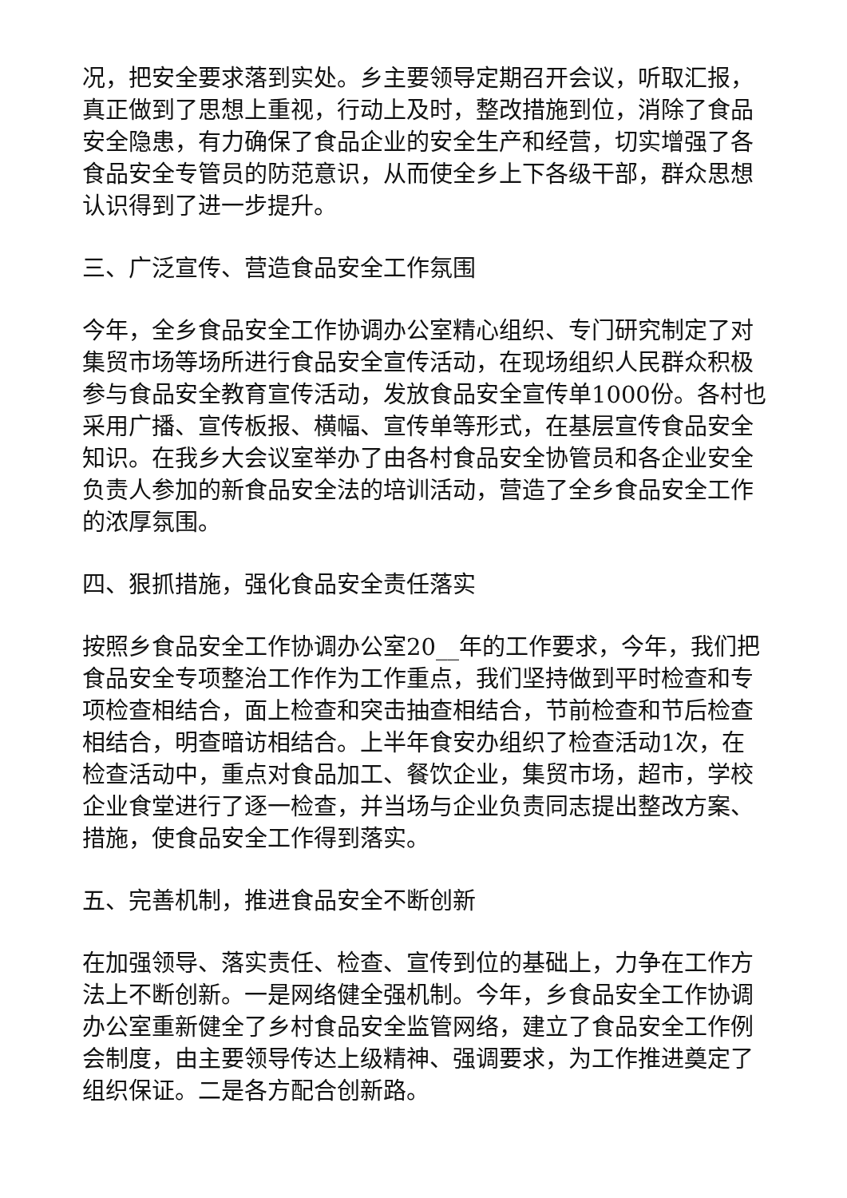况，把安全要求落到实处。乡主要领导定期召开会议，听取汇报，真正做到了思想上重视，行动上及时，整改措施到位，消除了食品安全隐患，有力确保了食品企业的安全生产和经营，切实增强了各食品安全专管员的防范意识，从而使全乡上下各级干部，群众思想认识得到了进一步提升。
三、广泛宣传、营造食品安全工作氛围
今年，全乡食品安全工作协调办公室精心组织、专门研究制定了对集贸市场等场所进行食品安全宣传活动，在现场组织人民群众积极参与食品安全教育宣传活动，发放食品安全宣传单1000份。各村也采用广播、宣传板报、横幅、宣传单等形式，在基层宣传食品安全知识。在我乡大会议室举办了由各村食品安全协管员和各企业安全负责人参加的新食品安全法的培训活动，营造了全乡食品安全工作的浓厚氛围。
四、狠抓措施，强化食品安全责任落实
按照乡食品安全工作协调办公室20__年的工作要求，今年，我们把食品安全专项整治工作作为工作重点，我们坚持做到平时检查和专项检查相结合，面上检查和突击抽查相结合，节前检查和节后检查相结合，明查暗访相结合。上半年食安办组织了检查活动1次，在检查活动中，重点对食品加工、餐饮企业，集贸市场，超市，学校企业食堂进行了逐一检查，并当场与企业负责同志提出整改方案、措施，使食品安全工作得到落实。
五、完善机制，推进食品安全不断创新
在加强领导、落实责任、检查、宣传到位的基础上，力争在工作方法上不断创新。一是网络健全强机制。今年，乡食品安全工作协调办公室重新健全了乡村食品安全监管网络，建立了食品安全工作例会制度，由主要领导传达上级精神、强调要求，为工作推进奠定了组织保证。二是各方配合创新路。